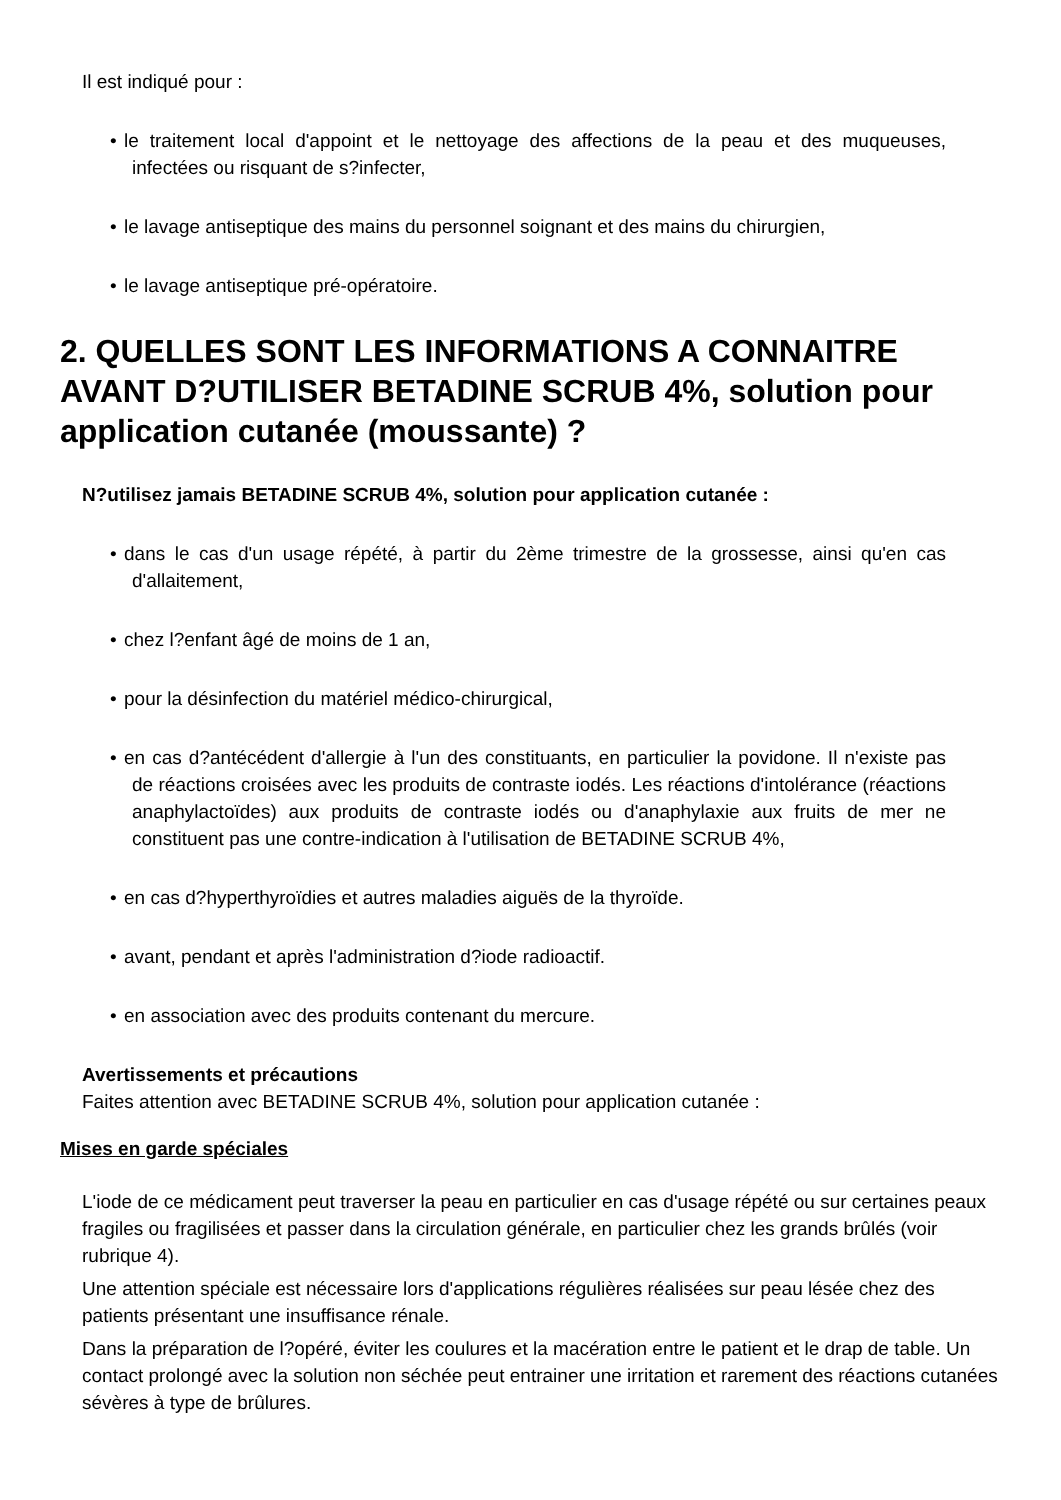Il est indiqué pour :
• le traitement local d'appoint et le nettoyage des affections de la peau et des muqueuses, infectées ou risquant de s?infecter,
• le lavage antiseptique des mains du personnel soignant et des mains du chirurgien,
• le lavage antiseptique pré-opératoire.
2. QUELLES SONT LES INFORMATIONS A CONNAITRE AVANT D?UTILISER BETADINE SCRUB 4%, solution pour application cutanée (moussante) ?
N?utilisez jamais BETADINE SCRUB 4%, solution pour application cutanée :
• dans le cas d'un usage répété, à partir du 2ème trimestre de la grossesse, ainsi qu'en cas d'allaitement,
• chez l?enfant âgé de moins de 1 an,
• pour la désinfection du matériel médico-chirurgical,
• en cas d?antécédent d'allergie à l'un des constituants, en particulier la povidone. Il n'existe pas de réactions croisées avec les produits de contraste iodés. Les réactions d'intolérance (réactions anaphylactoïdes) aux produits de contraste iodés ou d'anaphylaxie aux fruits de mer ne constituent pas une contre-indication à l'utilisation de BETADINE SCRUB 4%,
• en cas d?hyperthyroïdies et autres maladies aiguës de la thyroïde.
• avant, pendant et après l'administration d?iode radioactif.
• en association avec des produits contenant du mercure.
Avertissements et précautions
Faites attention avec BETADINE SCRUB 4%, solution pour application cutanée :
Mises en garde spéciales
L'iode de ce médicament peut traverser la peau en particulier en cas d'usage répété ou sur certaines peaux fragiles ou fragilisées et passer dans la circulation générale, en particulier chez les grands brûlés (voir rubrique 4).
Une attention spéciale est nécessaire lors d'applications régulières réalisées sur peau lésée chez des patients présentant une insuffisance rénale.
Dans la préparation de l?opéré, éviter les coulures et la macération entre le patient et le drap de table. Un contact prolongé avec la solution non séchée peut entrainer une irritation et rarement des réactions cutanées sévères à type de brûlures.